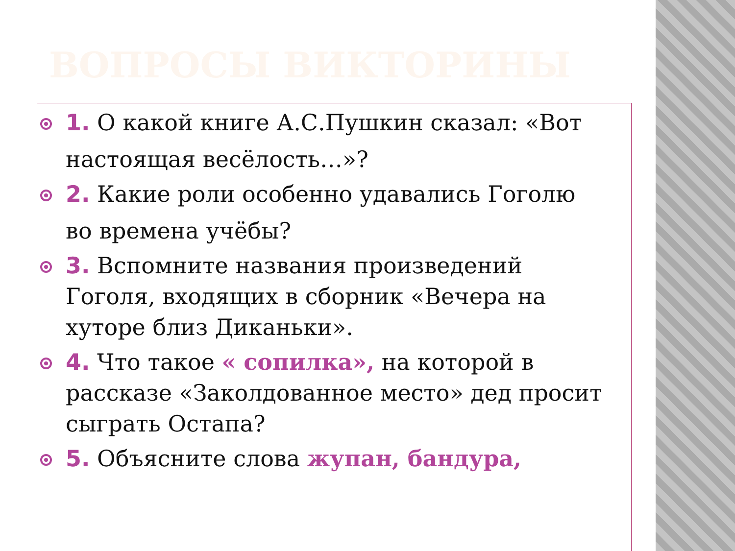ВОПРОСЫ ВИКТОРИНЫ
1. О какой книге А.С.Пушкин сказал: «Вот
настоящая весёлость…»?
2. Какие роли особенно удавались Гоголю
во времена учёбы?
3. Вспомните названия произведений Гоголя, входящих в сборник «Вечера на хуторе близ Диканьки».
4. Что такое « сопилка», на которой в рассказе «Заколдованное место» дед просит сыграть Остапа?
5. Объясните слова жупан, бандура,